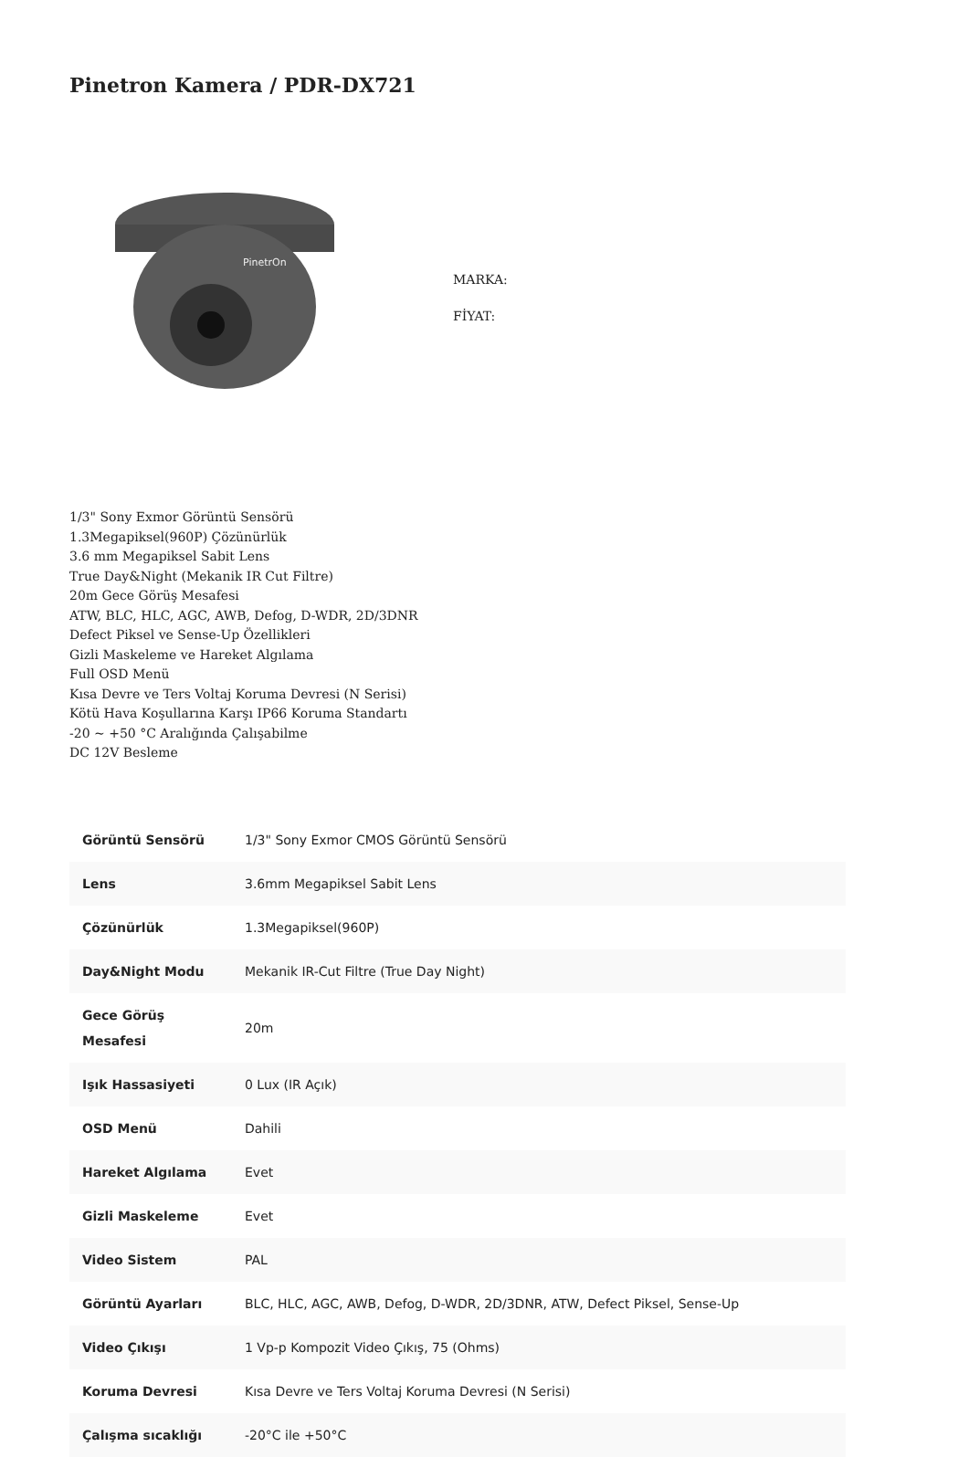Pinetron Kamera / PDR-DX721
PinetrOn
MARKA:
FİYAT:
1/3" Sony Exmor Görüntü Sensörü
1.3Megapiksel(960P) Çözünürlük
3.6 mm Megapiksel Sabit Lens
True Day&Night (Mekanik IR Cut Filtre)
20m Gece Görüş Mesafesi
ATW, BLC, HLC, AGC, AWB, Defog, D-WDR, 2D/3DNR
Defect Piksel ve Sense-Up Özellikleri
Gizli Maskeleme ve Hareket Algılama
Full OSD Menü
Kısa Devre ve Ters Voltaj Koruma Devresi (N Serisi)
Kötü Hava Koşullarına Karşı IP66 Koruma Standartı
-20 ~ +50 °C Aralığında Çalışabilme
DC 12V Besleme
| Görüntü Sensörü | 1/3" Sony Exmor CMOS Görüntü Sensörü |
| Lens | 3.6mm Megapiksel Sabit Lens |
| Çözünürlük | 1.3Megapiksel(960P) |
| Day&Night Modu | Mekanik IR-Cut Filtre (True Day Night) |
| Gece Görüş Mesafesi | 20m |
| Işık Hassasiyeti | 0 Lux (IR Açık) |
| OSD Menü | Dahili |
| Hareket Algılama | Evet |
| Gizli Maskeleme | Evet |
| Video Sistem | PAL |
| Görüntü Ayarları | BLC, HLC, AGC, AWB, Defog, D-WDR, 2D/3DNR, ATW, Defect Piksel, Sense-Up |
| Video Çıkışı | 1 Vp-p Kompozit Video Çıkış, 75 (Ohms) |
| Koruma Devresi | Kısa Devre ve Ters Voltaj Koruma Devresi (N Serisi) |
| Çalışma sıcaklığı | -20°C ile +50°C |